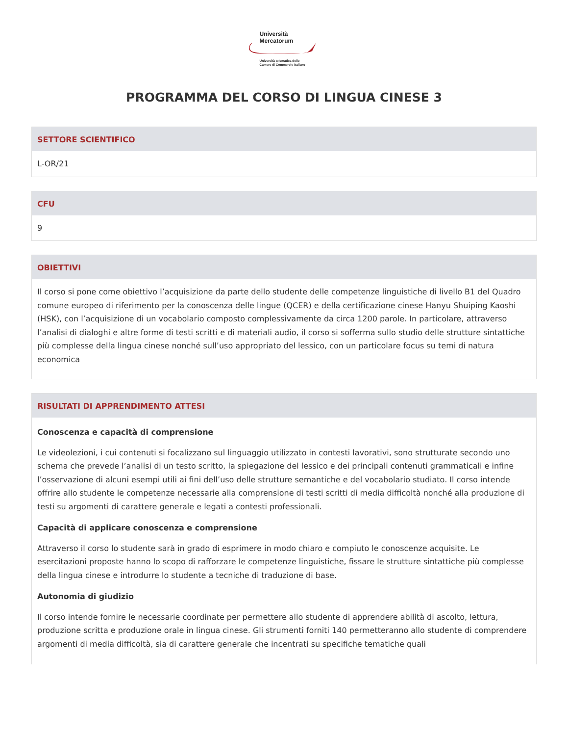Università
Mercatorum
Università telematica delle
Camere di Commercio Italiane
PROGRAMMA DEL CORSO DI LINGUA CINESE 3
SETTORE SCIENTIFICO
L-OR/21
CFU
9
OBIETTIVI
Il corso si pone come obiettivo l’acquisizione da parte dello studente delle competenze linguistiche di livello B1 del Quadro comune europeo di riferimento per la conoscenza delle lingue (QCER) e della certificazione cinese Hanyu Shuiping Kaoshi (HSK), con l’acquisizione di un vocabolario composto complessivamente da circa 1200 parole. In particolare, attraverso l’analisi di dialoghi e altre forme di testi scritti e di materiali audio, il corso si sofferma sullo studio delle strutture sintattiche più complesse della lingua cinese nonché sull’uso appropriato del lessico, con un particolare focus su temi di natura economica
RISULTATI DI APPRENDIMENTO ATTESI
Conoscenza e capacità di comprensione
Le videolezioni, i cui contenuti si focalizzano sul linguaggio utilizzato in contesti lavorativi, sono strutturate secondo uno schema che prevede l’analisi di un testo scritto, la spiegazione del lessico e dei principali contenuti grammaticali e infine l’osservazione di alcuni esempi utili ai fini dell’uso delle strutture semantiche e del vocabolario studiato. Il corso intende offrire allo studente le competenze necessarie alla comprensione di testi scritti di media difficoltà nonché alla produzione di testi su argomenti di carattere generale e legati a contesti professionali.
Capacità di applicare conoscenza e comprensione
Attraverso il corso lo studente sarà in grado di esprimere in modo chiaro e compiuto le conoscenze acquisite. Le esercitazioni proposte hanno lo scopo di rafforzare le competenze linguistiche, fissare le strutture sintattiche più complesse della lingua cinese e introdurre lo studente a tecniche di traduzione di base.
Autonomia di giudizio
Il corso intende fornire le necessarie coordinate per permettere allo studente di apprendere abilità di ascolto, lettura, produzione scritta e produzione orale in lingua cinese. Gli strumenti forniti 140 permetteranno allo studente di comprendere argomenti di media difficoltà, sia di carattere generale che incentrati su specifiche tematiche quali